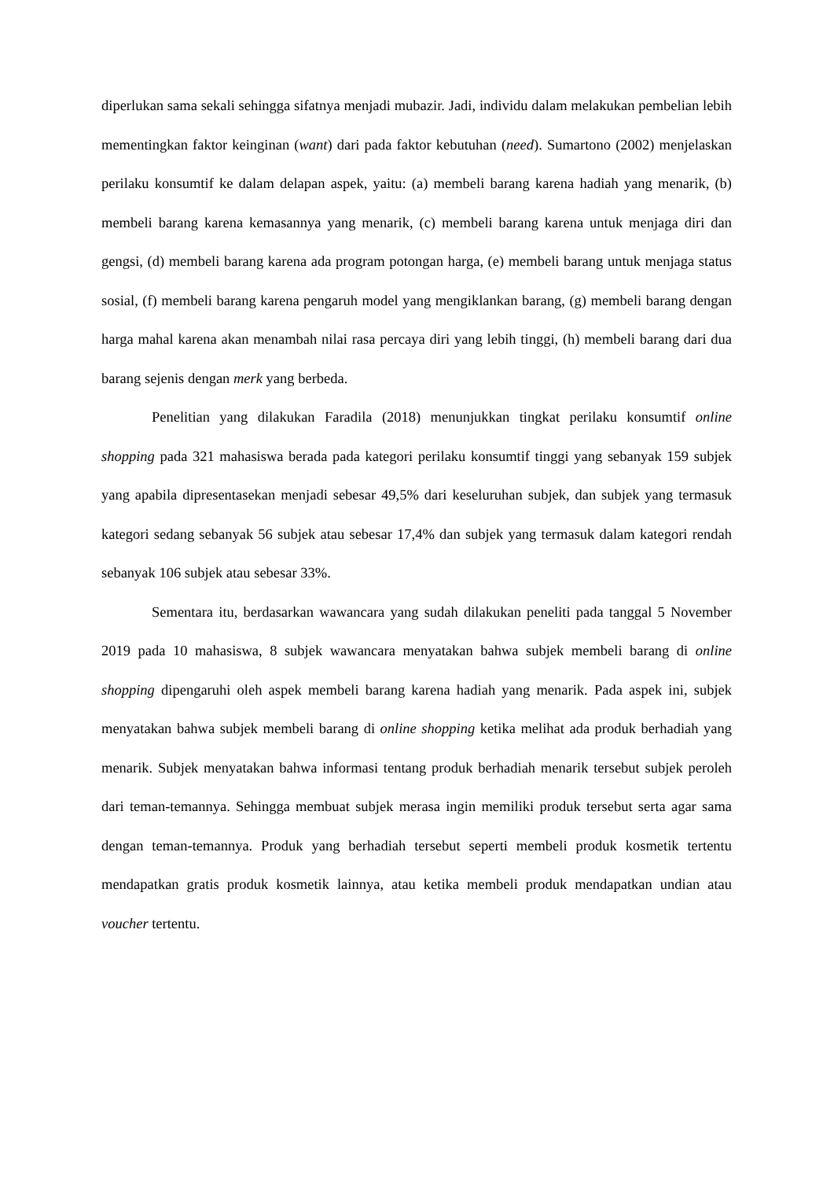diperlukan sama sekali sehingga sifatnya menjadi mubazir. Jadi, individu dalam melakukan pembelian lebih mementingkan faktor keinginan (want) dari pada faktor kebutuhan (need). Sumartono (2002) menjelaskan perilaku konsumtif ke dalam delapan aspek, yaitu: (a) membeli barang karena hadiah yang menarik, (b) membeli barang karena kemasannya yang menarik, (c) membeli barang karena untuk menjaga diri dan gengsi, (d) membeli barang karena ada program potongan harga, (e) membeli barang untuk menjaga status sosial, (f) membeli barang karena pengaruh model yang mengiklankan barang, (g) membeli barang dengan harga mahal karena akan menambah nilai rasa percaya diri yang lebih tinggi, (h) membeli barang dari dua barang sejenis dengan merk yang berbeda.
Penelitian yang dilakukan Faradila (2018) menunjukkan tingkat perilaku konsumtif online shopping pada 321 mahasiswa berada pada kategori perilaku konsumtif tinggi yang sebanyak 159 subjek yang apabila dipresentasekan menjadi sebesar 49,5% dari keseluruhan subjek, dan subjek yang termasuk kategori sedang sebanyak 56 subjek atau sebesar 17,4% dan subjek yang termasuk dalam kategori rendah sebanyak 106 subjek atau sebesar 33%.
Sementara itu, berdasarkan wawancara yang sudah dilakukan peneliti pada tanggal 5 November 2019 pada 10 mahasiswa, 8 subjek wawancara menyatakan bahwa subjek membeli barang di online shopping dipengaruhi oleh aspek membeli barang karena hadiah yang menarik. Pada aspek ini, subjek menyatakan bahwa subjek membeli barang di online shopping ketika melihat ada produk berhadiah yang menarik. Subjek menyatakan bahwa informasi tentang produk berhadiah menarik tersebut subjek peroleh dari teman-temannya. Sehingga membuat subjek merasa ingin memiliki produk tersebut serta agar sama dengan teman-temannya. Produk yang berhadiah tersebut seperti membeli produk kosmetik tertentu mendapatkan gratis produk kosmetik lainnya, atau ketika membeli produk mendapatkan undian atau voucher tertentu.